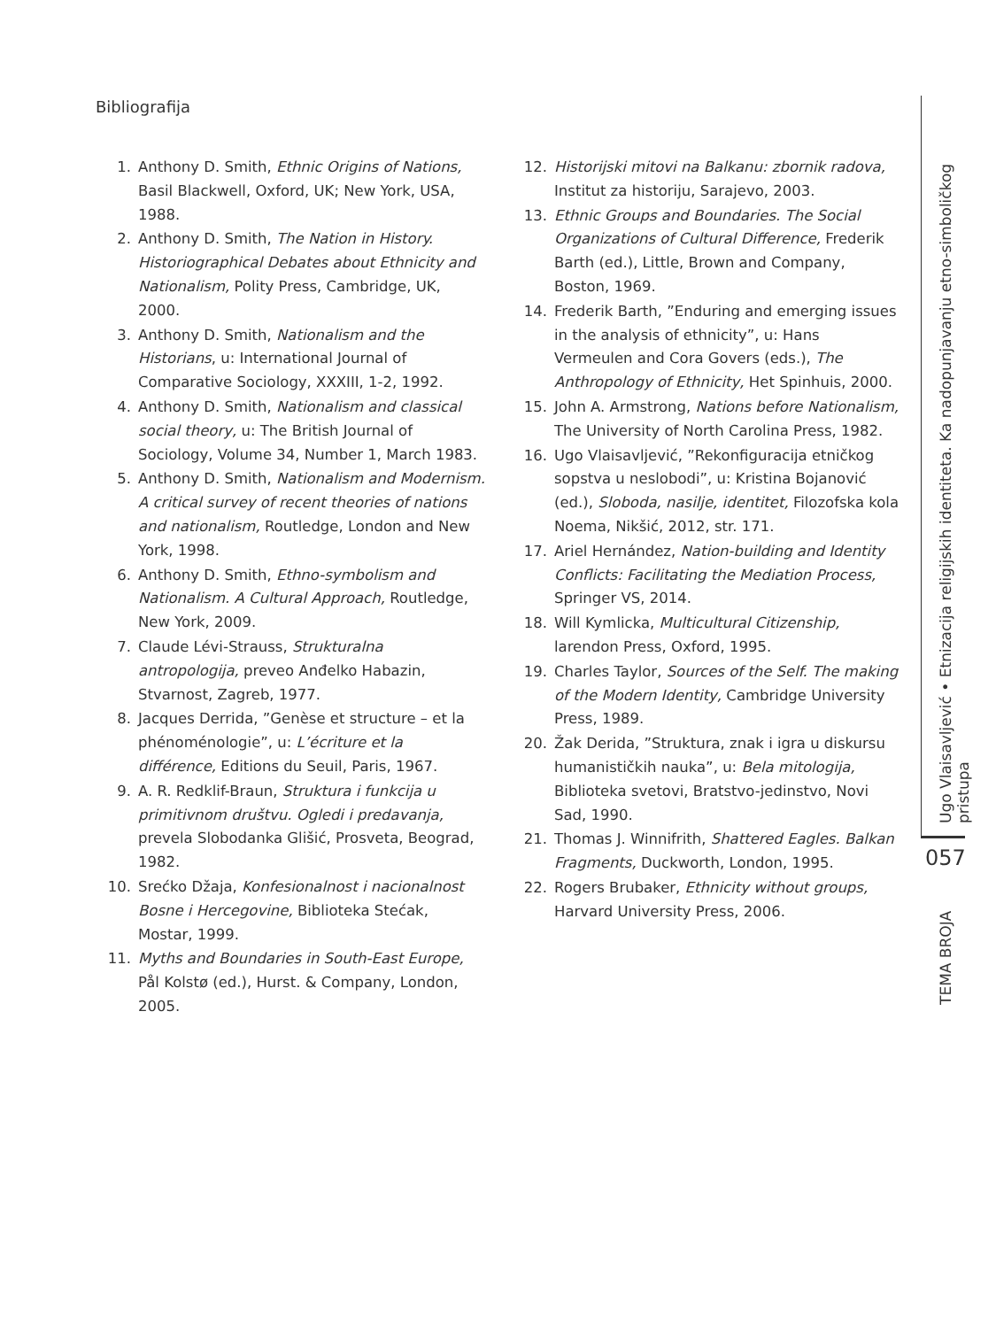Bibliografija
1. Anthony D. Smith, Ethnic Origins of Nations, Basil Blackwell, Oxford, UK; New York, USA, 1988.
2. Anthony D. Smith, The Nation in History. Historiographical Debates about Ethnicity and Nationalism, Polity Press, Cambridge, UK, 2000.
3. Anthony D. Smith, Nationalism and the Historians, u: International Journal of Comparative Sociology, XXXIII, 1-2, 1992.
4. Anthony D. Smith, Nationalism and classical social theory, u: The British Journal of Sociology, Volume 34, Number 1, March 1983.
5. Anthony D. Smith, Nationalism and Modernism. A critical survey of recent theories of nations and nationalism, Routledge, London and New York, 1998.
6. Anthony D. Smith, Ethno-symbolism and Nationalism. A Cultural Approach, Routledge, New York, 2009.
7. Claude Lévi-Strauss, Strukturalna antropologija, preveo Anđelko Habazin, Stvarnost, Zagreb, 1977.
8. Jacques Derrida, ”Genèse et structure – et la phénoménologie”, u: L’écriture et la différence, Editions du Seuil, Paris, 1967.
9. A. R. Redklif-Braun, Struktura i funkcija u primitivnom društvu. Ogledi i predavanja, prevela Slobodanka Glišić, Prosveta, Beograd, 1982.
10. Srećko Džaja, Konfesionalnost i nacionalnost Bosne i Hercegovine, Biblioteka Stećak, Mostar, 1999.
11. Myths and Boundaries in South-East Europe, Pål Kolstø (ed.), Hurst. & Company, London, 2005.
12. Historijski mitovi na Balkanu: zbornik radova, Institut za historiju, Sarajevo, 2003.
13. Ethnic Groups and Boundaries. The Social Organizations of Cultural Difference, Frederik Barth (ed.), Little, Brown and Company, Boston, 1969.
14. Frederik Barth, ”Enduring and emerging issues in the analysis of ethnicity”, u: Hans Vermeulen and Cora Govers (eds.), The Anthropology of Ethnicity, Het Spinhuis, 2000.
15. John A. Armstrong, Nations before Nationalism, The University of North Carolina Press, 1982.
16. Ugo Vlaisavljević, ”Rekonfiguracija etničkog sopstva u neslobodi”, u: Kristina Bojanović (ed.), Sloboda, nasilje, identitet, Filozofska kola Noema, Nikšić, 2012, str. 171.
17. Ariel Hernández, Nation-building and Identity Conflicts: Facilitating the Mediation Process, Springer VS, 2014.
18. Will Kymlicka, Multicultural Citizenship, larendon Press, Oxford, 1995.
19. Charles Taylor, Sources of the Self. The making of the Modern Identity, Cambridge University Press, 1989.
20. Žak Derida, ”Struktura, znak i igra u diskursu humanističkih nauka”, u: Bela mitologija, Biblioteka svetovi, Bratstvo-jedinstvo, Novi Sad, 1990.
21. Thomas J. Winnifrith, Shattered Eagles. Balkan Fragments, Duckworth, London, 1995.
22. Rogers Brubaker, Ethnicity without groups, Harvard University Press, 2006.
Ugo Vlaisavljević • Etnizacija religijskih identiteta. Ka nadopunjavanju etno-simboličkog pristupa
057
TEMA BROJA